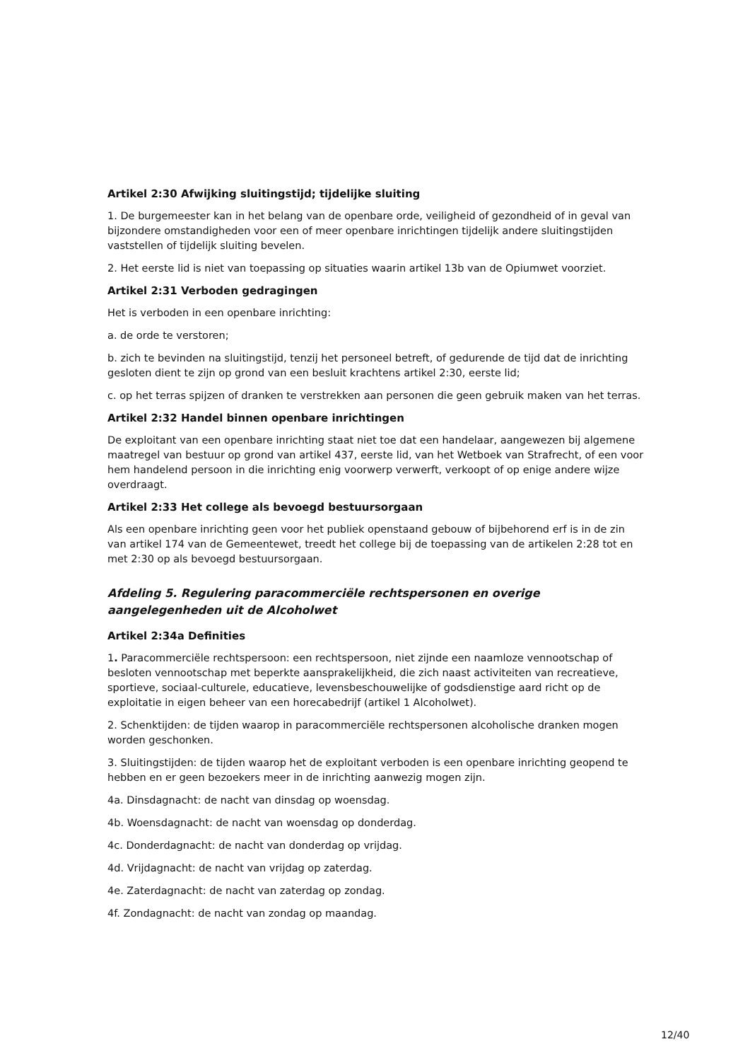Artikel 2:30 Afwijking sluitingstijd; tijdelijke sluiting
1. De burgemeester kan in het belang van de openbare orde, veiligheid of gezondheid of in geval van bijzondere omstandigheden voor een of meer openbare inrichtingen tijdelijk andere sluitingstijden vaststellen of tijdelijk sluiting bevelen.
2. Het eerste lid is niet van toepassing op situaties waarin artikel 13b van de Opiumwet voorziet.
Artikel 2:31 Verboden gedragingen
Het is verboden in een openbare inrichting:
a. de orde te verstoren;
b. zich te bevinden na sluitingstijd, tenzij het personeel betreft, of gedurende de tijd dat de inrichting gesloten dient te zijn op grond van een besluit krachtens artikel 2:30, eerste lid;
c. op het terras spijzen of dranken te verstrekken aan personen die geen gebruik maken van het terras.
Artikel 2:32 Handel binnen openbare inrichtingen
De exploitant van een openbare inrichting staat niet toe dat een handelaar, aangewezen bij algemene maatregel van bestuur op grond van artikel 437, eerste lid, van het Wetboek van Strafrecht, of een voor hem handelend persoon in die inrichting enig voorwerp verwerft, verkoopt of op enige andere wijze overdraagt.
Artikel 2:33 Het college als bevoegd bestuursorgaan
Als een openbare inrichting geen voor het publiek openstaand gebouw of bijbehorend erf is in de zin van artikel 174 van de Gemeentewet, treedt het college bij de toepassing van de artikelen 2:28 tot en met 2:30 op als bevoegd bestuursorgaan.
Afdeling 5. Regulering paracommerciële rechtspersonen en overige aangelegenheden uit de Alcoholwet
Artikel 2:34a Definities
1. Paracommerciële rechtspersoon: een rechtspersoon, niet zijnde een naamloze vennootschap of besloten vennootschap met beperkte aansprakelijkheid, die zich naast activiteiten van recreatieve, sportieve, sociaal-culturele, educatieve, levensbeschouwelijke of godsdienstige aard richt op de exploitatie in eigen beheer van een horecabedrijf (artikel 1 Alcoholwet).
2. Schenktijden: de tijden waarop in paracommerciële rechtspersonen alcoholische dranken mogen worden geschonken.
3. Sluitingstijden: de tijden waarop het de exploitant verboden is een openbare inrichting geopend te hebben en er geen bezoekers meer in de inrichting aanwezig mogen zijn.
4a. Dinsdagnacht: de nacht van dinsdag op woensdag.
4b. Woensdagnacht: de nacht van woensdag op donderdag.
4c. Donderdagnacht: de nacht van donderdag op vrijdag.
4d. Vrijdagnacht: de nacht van vrijdag op zaterdag.
4e. Zaterdagnacht: de nacht van zaterdag op zondag.
4f. Zondagnacht: de nacht van zondag op maandag.
12/40